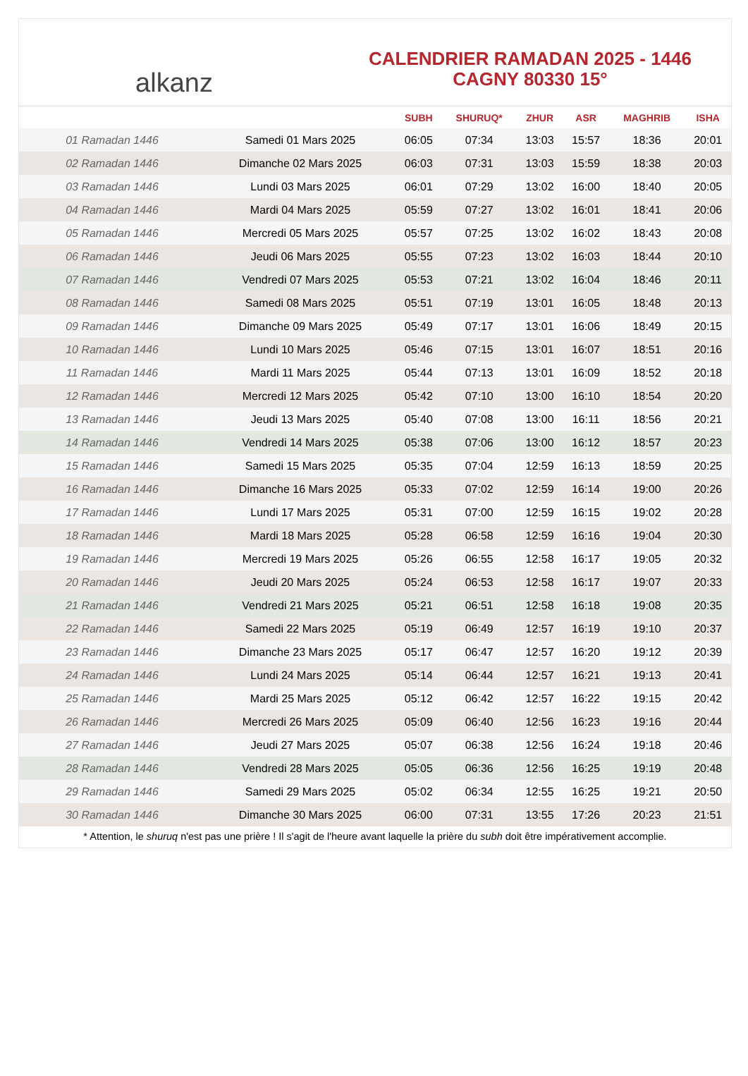alkanz
CALENDRIER RAMADAN 2025 - 1446
CAGNY 80330 15°
| | | SUBH | SHURUQ* | ZHUR | ASR | MAGHRIB | ISHA |
| --- | --- | --- | --- | --- | --- | --- | --- |
| 01 Ramadan 1446 | Samedi 01 Mars 2025 | 06:05 | 07:34 | 13:03 | 15:57 | 18:36 | 20:01 |
| 02 Ramadan 1446 | Dimanche 02 Mars 2025 | 06:03 | 07:31 | 13:03 | 15:59 | 18:38 | 20:03 |
| 03 Ramadan 1446 | Lundi 03 Mars 2025 | 06:01 | 07:29 | 13:02 | 16:00 | 18:40 | 20:05 |
| 04 Ramadan 1446 | Mardi 04 Mars 2025 | 05:59 | 07:27 | 13:02 | 16:01 | 18:41 | 20:06 |
| 05 Ramadan 1446 | Mercredi 05 Mars 2025 | 05:57 | 07:25 | 13:02 | 16:02 | 18:43 | 20:08 |
| 06 Ramadan 1446 | Jeudi 06 Mars 2025 | 05:55 | 07:23 | 13:02 | 16:03 | 18:44 | 20:10 |
| 07 Ramadan 1446 | Vendredi 07 Mars 2025 | 05:53 | 07:21 | 13:02 | 16:04 | 18:46 | 20:11 |
| 08 Ramadan 1446 | Samedi 08 Mars 2025 | 05:51 | 07:19 | 13:01 | 16:05 | 18:48 | 20:13 |
| 09 Ramadan 1446 | Dimanche 09 Mars 2025 | 05:49 | 07:17 | 13:01 | 16:06 | 18:49 | 20:15 |
| 10 Ramadan 1446 | Lundi 10 Mars 2025 | 05:46 | 07:15 | 13:01 | 16:07 | 18:51 | 20:16 |
| 11 Ramadan 1446 | Mardi 11 Mars 2025 | 05:44 | 07:13 | 13:01 | 16:09 | 18:52 | 20:18 |
| 12 Ramadan 1446 | Mercredi 12 Mars 2025 | 05:42 | 07:10 | 13:00 | 16:10 | 18:54 | 20:20 |
| 13 Ramadan 1446 | Jeudi 13 Mars 2025 | 05:40 | 07:08 | 13:00 | 16:11 | 18:56 | 20:21 |
| 14 Ramadan 1446 | Vendredi 14 Mars 2025 | 05:38 | 07:06 | 13:00 | 16:12 | 18:57 | 20:23 |
| 15 Ramadan 1446 | Samedi 15 Mars 2025 | 05:35 | 07:04 | 12:59 | 16:13 | 18:59 | 20:25 |
| 16 Ramadan 1446 | Dimanche 16 Mars 2025 | 05:33 | 07:02 | 12:59 | 16:14 | 19:00 | 20:26 |
| 17 Ramadan 1446 | Lundi 17 Mars 2025 | 05:31 | 07:00 | 12:59 | 16:15 | 19:02 | 20:28 |
| 18 Ramadan 1446 | Mardi 18 Mars 2025 | 05:28 | 06:58 | 12:59 | 16:16 | 19:04 | 20:30 |
| 19 Ramadan 1446 | Mercredi 19 Mars 2025 | 05:26 | 06:55 | 12:58 | 16:17 | 19:05 | 20:32 |
| 20 Ramadan 1446 | Jeudi 20 Mars 2025 | 05:24 | 06:53 | 12:58 | 16:17 | 19:07 | 20:33 |
| 21 Ramadan 1446 | Vendredi 21 Mars 2025 | 05:21 | 06:51 | 12:58 | 16:18 | 19:08 | 20:35 |
| 22 Ramadan 1446 | Samedi 22 Mars 2025 | 05:19 | 06:49 | 12:57 | 16:19 | 19:10 | 20:37 |
| 23 Ramadan 1446 | Dimanche 23 Mars 2025 | 05:17 | 06:47 | 12:57 | 16:20 | 19:12 | 20:39 |
| 24 Ramadan 1446 | Lundi 24 Mars 2025 | 05:14 | 06:44 | 12:57 | 16:21 | 19:13 | 20:41 |
| 25 Ramadan 1446 | Mardi 25 Mars 2025 | 05:12 | 06:42 | 12:57 | 16:22 | 19:15 | 20:42 |
| 26 Ramadan 1446 | Mercredi 26 Mars 2025 | 05:09 | 06:40 | 12:56 | 16:23 | 19:16 | 20:44 |
| 27 Ramadan 1446 | Jeudi 27 Mars 2025 | 05:07 | 06:38 | 12:56 | 16:24 | 19:18 | 20:46 |
| 28 Ramadan 1446 | Vendredi 28 Mars 2025 | 05:05 | 06:36 | 12:56 | 16:25 | 19:19 | 20:48 |
| 29 Ramadan 1446 | Samedi 29 Mars 2025 | 05:02 | 06:34 | 12:55 | 16:25 | 19:21 | 20:50 |
| 30 Ramadan 1446 | Dimanche 30 Mars 2025 | 06:00 | 07:31 | 13:55 | 17:26 | 20:23 | 21:51 |
* Attention, le shuruq n'est pas une prière ! Il s'agit de l'heure avant laquelle la prière du subh doit être impérativement accomplie.